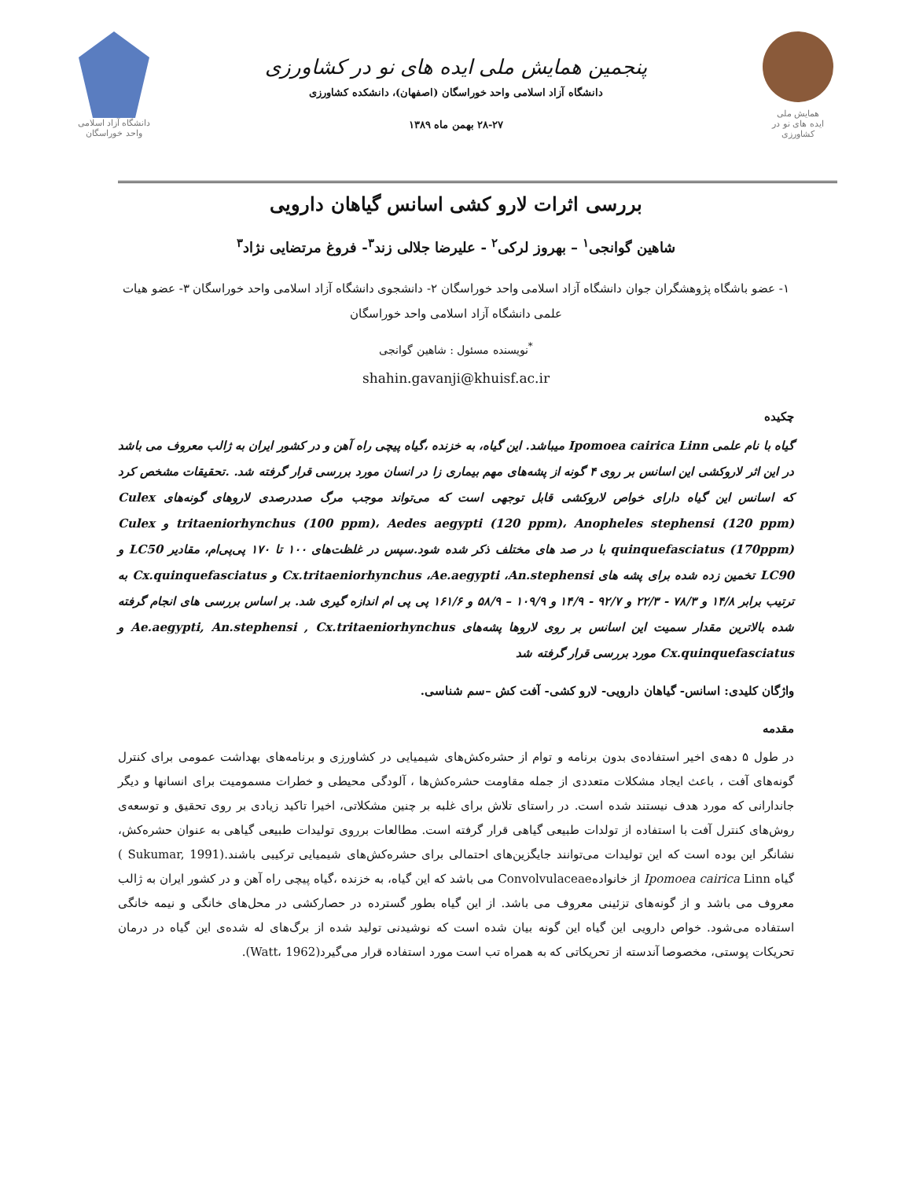همایش ملی
ایده های نو در کشاورزی
پنجمین همایش ملی ایده های نو در کشاورزی
دانشگاه آزاد اسلامی واحد خوراسگان (اصفهان)، دانشکده کشاورزی
۲۸-۲۷ بهمن ماه ۱۳۸۹
دانشگاه آزاد اسلامی واحد خوراسگان
بررسی اثرات لارو کشی اسانس گیاهان دارویی
شاهین گوانجی<sup>۱</sup> – بهروز لرکی<sup>۲</sup> - علیرضا جلالی زند<sup>۳</sup>- فروغ مرتضایی نژاد<sup>۳</sup>
۱- عضو باشگاه پژوهشگران جوان دانشگاه آزاد اسلامی واحد خوراسگان ۲- دانشجوی دانشگاه آزاد اسلامی واحد خوراسگان ۳- عضو هیات علمی دانشگاه آزاد اسلامی واحد خوراسگان
<sup>*</sup> نویسنده مسئول : شاهین گوانجی
shahin.gavanji@khuisf.ac.ir
چکیده
گیاه با نام علمی Ipomoea cairica Linn میباشد. این گیاه، به خزنده ،گیاه پیچی راه آهن و در کشور ایران به ژالب معروف می باشد در این اثر لاروکشی این اسانس بر روی ۴ گونه از پشه‌های مهم بیماری زا در انسان مورد بررسی قرار گرفته شد. .تحقیقات مشخص کرد که اسانس این گیاه دارای خواص لاروکشی قابل توجهی است که می‌تواند موجب مرگ صددرصدی لاروهای گونه‌های Culex tritaeniorhynchus (100 ppm)، Aedes aegypti (120 ppm)، Anopheles stephensi (120 ppm) و Culex quinquefasciatus (170ppm) با در صد های مختلف ذکر شده شود.سپس در غلظت‌های ۱۰۰ تا ۱۷۰ پی‌پی‌ام، مقادیر LC50 و LC90 تخمین زده شده برای پشه های Cx.tritaeniorhynchus ،Ae.aegypti ،An.stephensi و Cx.quinquefasciatus به ترتیب برابر ۱۴/۸ و ۷۸/۳ - ۲۲/۳ و ۹۲/۷ - ۱۴/۹ و ۱۰۹/۹ – ۵۸/۹ و ۱۶۱/۶ پی پی ام اندازه گیری شد. بر اساس بررسی های انجام گرفته شده بالاترین مقدار سمیت این اسانس بر روی لاروها پشه‌های Ae.aegypti, An.stephensi , Cx.tritaeniorhynchus و Cx.quinquefasciatus مورد بررسی قرار گرفته شد
واژگان کلیدی: اسانس- گیاهان دارویی- لارو کشی- آفت کش –سم شناسی.
مقدمه
در طول ۵ دهه‌ی اخیر استفاده‌ی بدون برنامه و توام از حشره‌کش‌های شیمیایی در کشاورزی و برنامه‌های بهداشت عمومی برای کنترل گونه‌های آفت ، باعث ایجاد مشکلات متعددی از جمله مقاومت حشره‌کش‌ها ، آلودگی محیطی و خطرات مسمومیت برای انسانها و دیگر جاندارانی که مورد هدف نیستند شده است. در راستای تلاش برای غلبه بر چنین مشکلاتی، اخیرا تاکید زیادی بر روی تحقیق و توسعه‌ی روش‌های کنترل آفت با استفاده از تولدات طبیعی گیاهی قرار گرفته است. مطالعات برروی تولیدات طبیعی گیاهی به عنوان حشره‌کش، نشانگر این بوده است که این تولیدات می‌توانند جایگزین‌های احتمالی برای حشره‌کش‌های شیمیایی ترکیبی باشند.(Sukumar, 1991 ) گیاه Ipomoea cairica Linn از خانوادهConvolvulaceae می باشد که این گیاه، به خزنده ،گیاه پیچی راه آهن و در کشور ایران به ژالب معروف می باشد و از گونه‌های تزئینی معروف می باشد. از این گیاه بطور گسترده در حصارکشی در محل‌های خانگی و نیمه خانگی استفاده می‌شود. خواص دارویی این گیاه این گونه بیان شده است که نوشیدنی تولید شده از برگ‌های له شده‌ی این گیاه در درمان تحریکات پوستی، مخصوصا آندسته از تحریکاتی که به همراه تب است مورد استفاده قرار می‌گیرد(Watt، 1962).